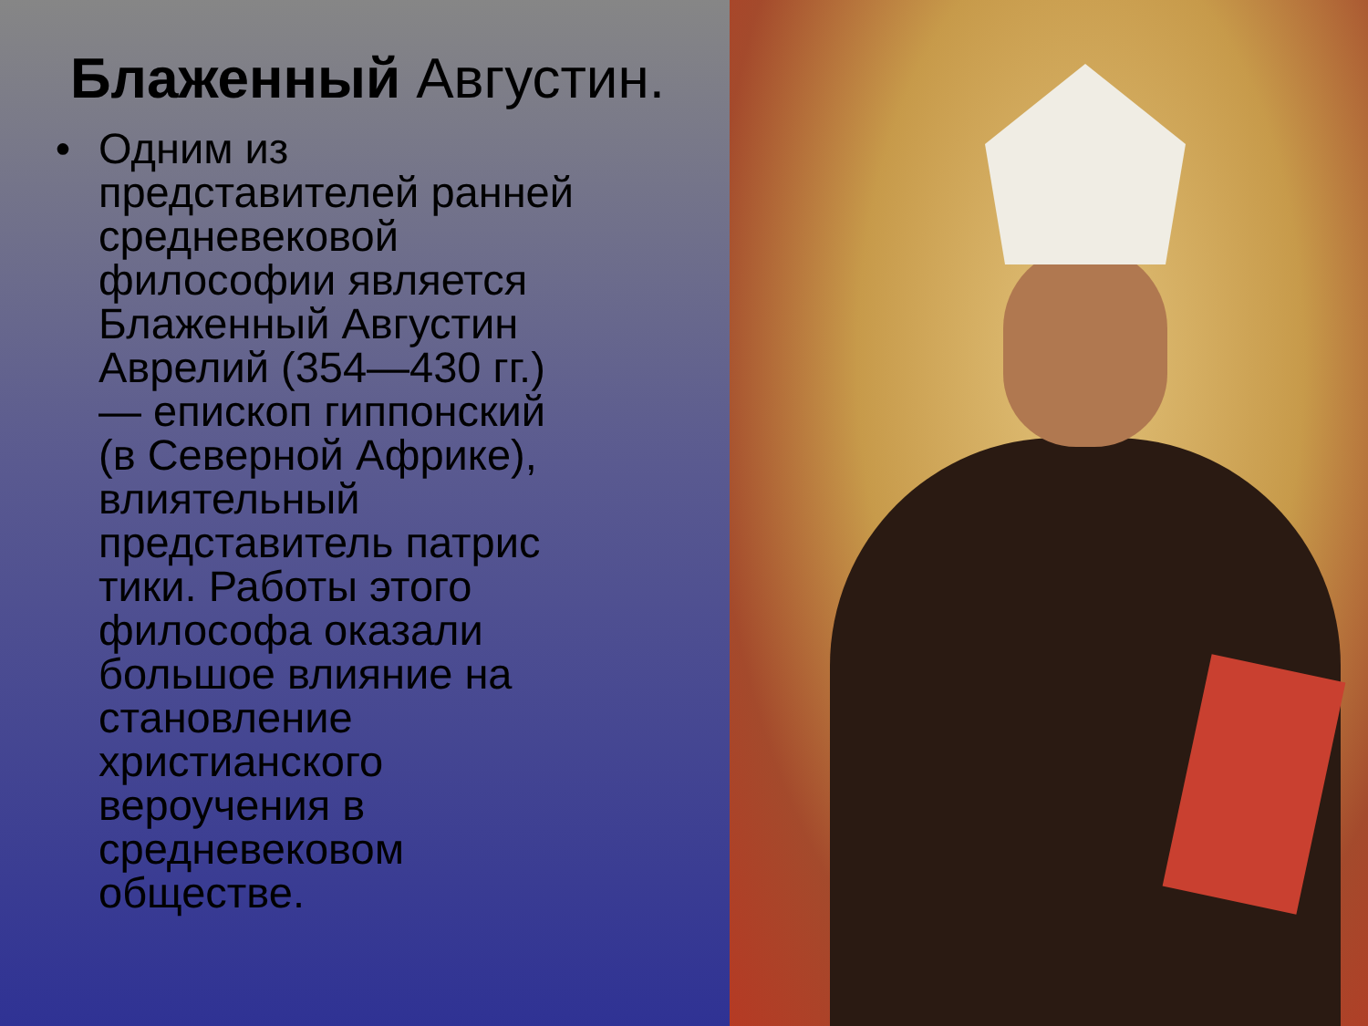Блаженный Августин.
• Одним из представителей ранней средневековой философии является Блаженный Августин Аврелий (354—430 гг.) — епископ гиппонский (в Северной Африке), влиятельный представитель патрис тики. Работы этого философа оказали большое влияние на становление христианского вероучения в средневековом обществе.